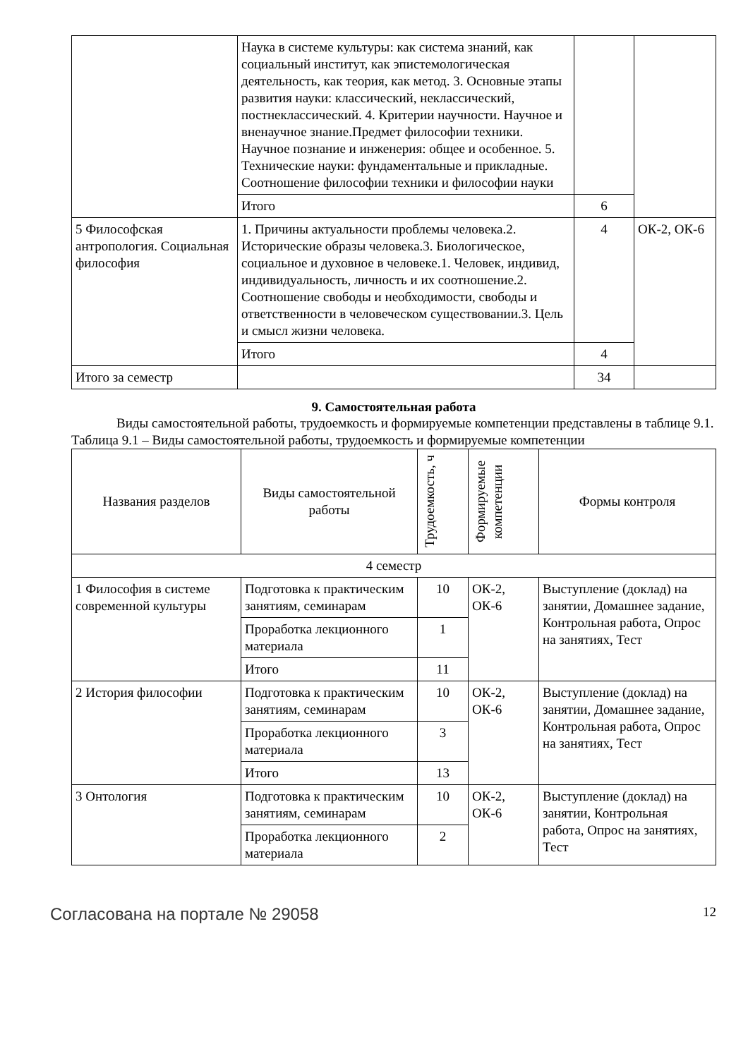| | Наука в системе культуры: как система знаний, как социальный институт, как эпистемологическая деятельность, как теория, как метод. 3. Основные этапы развития науки: классический, неклассический, постнеклассический. 4. Критерии научности. Научное и вненаучное знание.Предмет философии техники. Научное познание и инженерия: общее и особенное. 5. Технические науки: фундаментальные и прикладные. Соотношение философии техники и философии науки | | |
| | Итого | 6 | |
| 5 Философская антропология. Социальная философия | 1. Причины актуальности проблемы человека.2. Исторические образы человека.3. Биологическое, социальное и духовное в человеке.1. Человек, индивид, индивидуальность, личность и их соотношение.2. Соотношение свободы и необходимости, свободы и ответственности в человеческом существовании.3. Цель и смысл жизни человека. | 4 | ОК-2, ОК-6 |
| | Итого | 4 | |
| Итого за семестр | | 34 | |
9. Самостоятельная работа
Виды самостоятельной работы, трудоемкость и формируемые компетенции представлены в таблице 9.1.
Таблица 9.1 – Виды самостоятельной работы, трудоемкость и формируемые компетенции
| Названия разделов | Виды самостоятельной работы | Трудоемкость, ч | Формируемые компетенции | Формы контроля |
| --- | --- | --- | --- | --- |
| 4 семестр | | | | |
| 1 Философия в системе современной культуры | Подготовка к практическим занятиям, семинарам | 10 | ОК-2, ОК-6 | Выступление (доклад) на занятии, Домашнее задание, Контрольная работа, Опрос на занятиях, Тест |
| | Проработка лекционного материала | 1 | | |
| | Итого | 11 | | |
| 2 История философии | Подготовка к практическим занятиям, семинарам | 10 | ОК-2, ОК-6 | Выступление (доклад) на занятии, Домашнее задание, Контрольная работа, Опрос на занятиях, Тест |
| | Проработка лекционного материала | 3 | | |
| | Итого | 13 | | |
| 3 Онтология | Подготовка к практическим занятиям, семинарам | 10 | ОК-2, ОК-6 | Выступление (доклад) на занятии, Контрольная работа, Опрос на занятиях, Тест |
| | Проработка лекционного материала | 2 | | |
Согласована на портале № 29058 12